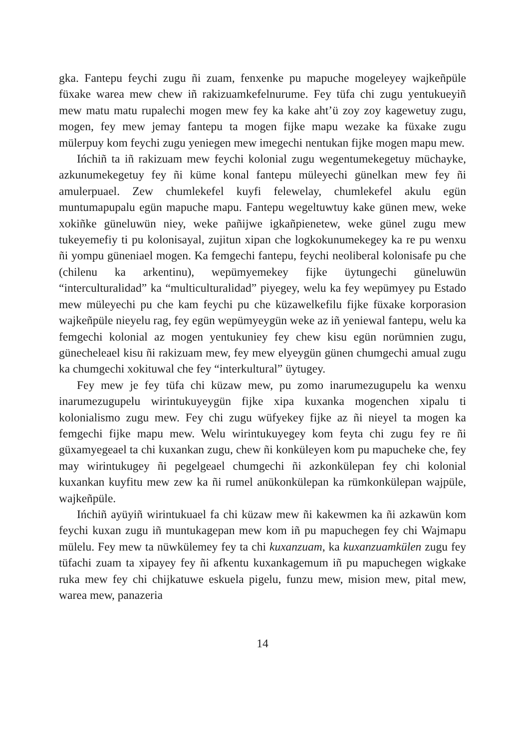gka. Fantepu feychi zugu ñi zuam, fenxenke pu mapuche mogeleyey wajkeñpüle füxake warea mew chew iñ rakizuamkefelnurume. Fey tüfa chi zugu yentukueyiñ mew matu matu rupalechi mogen mew fey ka kake aht’ü zoy zoy kagewetuy zugu, mogen, fey mew jemay fantepu ta mogen fijke mapu wezake ka füxake zugu mülerpuy kom feychi zugu yeniegen mew imegechi nentukan fijke mogen mapu mew.
Ińchiñ ta iñ rakizuam mew feychi kolonial zugu wegentumekegetuy müchayke, azkunumekegetuy fey ñi küme konal fantepu müleyechi günelkan mew fey ñi amulerpuael. Zew chumlekefel kuyfi felewelay, chumlekefel akulu egün muntumapupalu egün mapuche mapu. Fantepu wegeltuwtuy kake günen mew, weke xokiñke güneluwün niey, weke pañijwe igkañpienetew, weke günel zugu mew tukeyemefiy ti pu kolonisayal, zujitun xipan che logkokunumekegey ka re pu wenxu ñi yompu güneniael mogen. Ka femgechi fantepu, feychi neoliberal kolonisafe pu che (chilenu ka arkentinu), wepümyemekey fijke üytungechi güneluwün “interculturalidad” ka “multiculturalidad” piyegey, welu ka fey wepümyey pu Estado mew müleyechi pu che kam feychi pu che küzawelkefilu fijke füxake korporasion wajkeñpüle nieyelu rag, fey egün wepümyeygün weke az iñ yeniewal fantepu, welu ka femgechi kolonial az mogen yentukuniey fey chew kisu egün norümnien zugu, günecheleael kisu ñi rakizuam mew, fey mew elyeygün günen chumgechi amual zugu ka chumgechi xokituwal che fey “interkultural” üytugey.
Fey mew je fey tüfa chi küzaw mew, pu zomo inarumezugupelu ka wenxu inarumezugupelu wirintukuyeygün fijke xipa kuxanka mogenchen xipalu ti kolonialismo zugu mew. Fey chi zugu wüfyekey fijke az ñi nieyel ta mogen ka femgechi fijke mapu mew. Welu wirintukuyegey kom feyta chi zugu fey re ñi güxamyegeael ta chi kuxankan zugu, chew ñi konküleyen kom pu mapucheke che, fey may wirintukugey ñi pegelgeael chumgechi ñi azkonkülepan fey chi kolonial kuxankan kuyfitu mew zew ka ñi rumel anükonkülepan ka rümkonkülepan wajpüle, wajkeñpüle.
Ińchiñ ayüyiñ wirintukuael fa chi küzaw mew ñi kakewmen ka ñi azkawün kom feychi kuxan zugu iñ muntukagepan mew kom iñ pu mapuchegen fey chi Wajmapu mülelu. Fey mew ta nüwkülemey fey ta chi kuxanzuam, ka kuxanzuamkülen zugu fey tüfachi zuam ta xipayey fey ñi afkentu kuxankagemum iñ pu mapuchegen wigkake ruka mew fey chi chijkatuwe eskuela pigelu, funzu mew, mision mew, pital mew, warea mew, panazeria
14